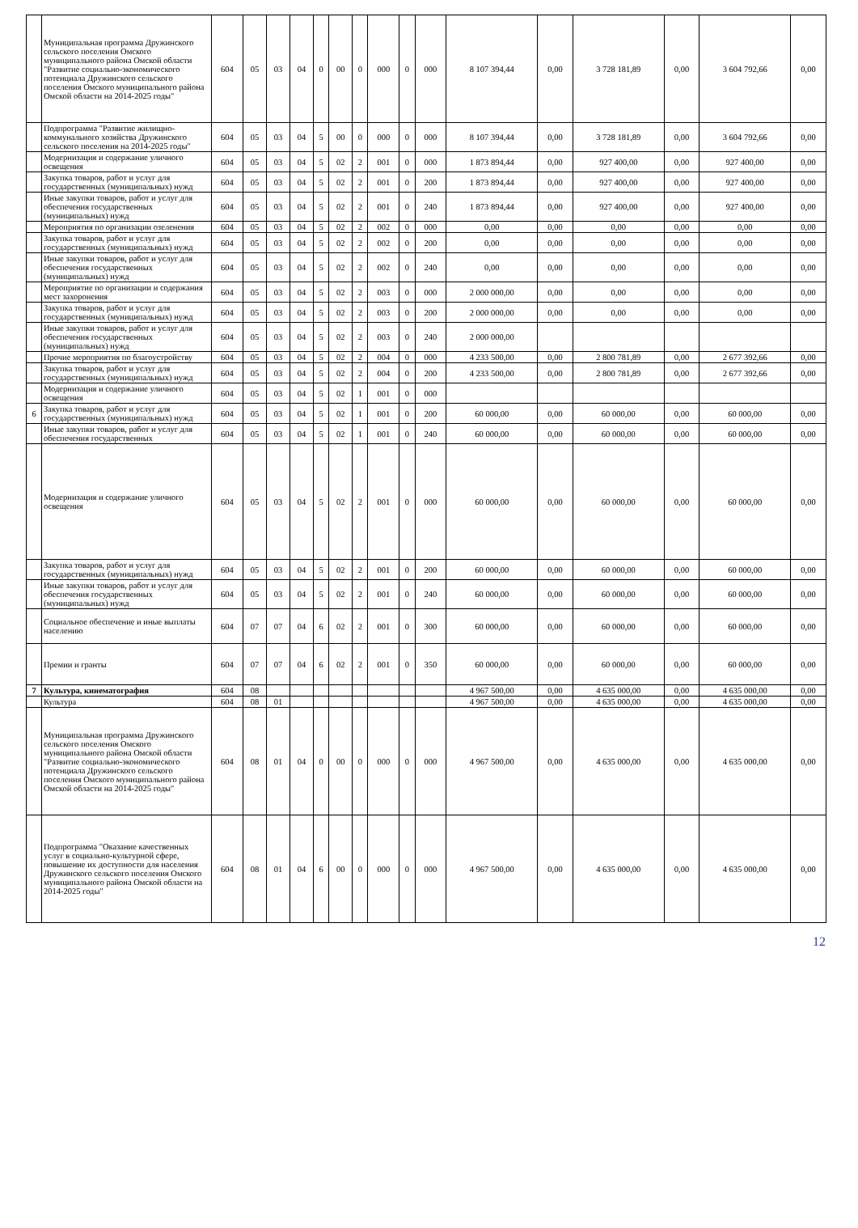| | Муниципальная программа Дружинского сельского поселения Омского муниципального района Омской области "Развитие социально-экономического потенциала Дружинского сельского поселения Омского муниципального района Омской области на 2014-2025 годы" | 604 | 05 | 03 | 04 | 0 | 00 | 0 | 000 | 0 | 000 | 8 107 394,44 | 0,00 | 3 728 181,89 | 0,00 | 3 604 792,66 | 0,00 |
| | Подпрограмма "Развитие жилищно-коммунального хозяйства Дружинского сельского поселения на 2014-2025 годы" | 604 | 05 | 03 | 04 | 5 | 00 | 0 | 000 | 0 | 000 | 8 107 394,44 | 0,00 | 3 728 181,89 | 0,00 | 3 604 792,66 | 0,00 |
| | Модернизация и содержание уличного освещения | 604 | 05 | 03 | 04 | 5 | 02 | 2 | 001 | 0 | 000 | 1 873 894,44 | 0,00 | 927 400,00 | 0,00 | 927 400,00 | 0,00 |
| | Закупка товаров, работ и услуг для государственных (муниципальных) нужд | 604 | 05 | 03 | 04 | 5 | 02 | 2 | 001 | 0 | 200 | 1 873 894,44 | 0,00 | 927 400,00 | 0,00 | 927 400,00 | 0,00 |
| | Иные закупки товаров, работ и услуг для обеспечения государственных (муниципальных) нужд | 604 | 05 | 03 | 04 | 5 | 02 | 2 | 001 | 0 | 240 | 1 873 894,44 | 0,00 | 927 400,00 | 0,00 | 927 400,00 | 0,00 |
| | Мероприятия по организации озеленения | 604 | 05 | 03 | 04 | 5 | 02 | 2 | 002 | 0 | 000 | 0,00 | 0,00 | 0,00 | 0,00 | 0,00 | 0,00 |
| | Закупка товаров, работ и услуг для государственных (муниципальных) нужд | 604 | 05 | 03 | 04 | 5 | 02 | 2 | 002 | 0 | 200 | 0,00 | 0,00 | 0,00 | 0,00 | 0,00 | 0,00 |
| | Иные закупки товаров, работ и услуг для обеспечения государственных (муниципальных) нужд | 604 | 05 | 03 | 04 | 5 | 02 | 2 | 002 | 0 | 240 | 0,00 | 0,00 | 0,00 | 0,00 | 0,00 | 0,00 |
| | Мероприятие по организации и содержания мест захоронения | 604 | 05 | 03 | 04 | 5 | 02 | 2 | 003 | 0 | 000 | 2 000 000,00 | 0,00 | 0,00 | 0,00 | 0,00 | 0,00 |
| | Закупка товаров, работ и услуг для государственных (муниципальных) нужд | 604 | 05 | 03 | 04 | 5 | 02 | 2 | 003 | 0 | 200 | 2 000 000,00 | 0,00 | 0,00 | 0,00 | 0,00 | 0,00 |
| | Иные закупки товаров, работ и услуг для обеспечения государственных (муниципальных) нужд | 604 | 05 | 03 | 04 | 5 | 02 | 2 | 003 | 0 | 240 | 2 000 000,00 | | | | | |
| | Прочие мероприятия по благоустройству | 604 | 05 | 03 | 04 | 5 | 02 | 2 | 004 | 0 | 000 | 4 233 500,00 | 0,00 | 2 800 781,89 | 0,00 | 2 677 392,66 | 0,00 |
| | Закупка товаров, работ и услуг для государственных (муниципальных) нужд | 604 | 05 | 03 | 04 | 5 | 02 | 2 | 004 | 0 | 200 | 4 233 500,00 | 0,00 | 2 800 781,89 | 0,00 | 2 677 392,66 | 0,00 |
| | Модернизация и содержание уличного освещения | 604 | 05 | 03 | 04 | 5 | 02 | 1 | 001 | 0 | 000 | | | | | | |
| 6 | Закупка товаров, работ и услуг для государственных (муниципальных) нужд | 604 | 05 | 03 | 04 | 5 | 02 | 1 | 001 | 0 | 200 | 60 000,00 | 0,00 | 60 000,00 | 0,00 | 60 000,00 | 0,00 |
| | Иные закупки товаров, работ и услуг для обеспечения государственных | 604 | 05 | 03 | 04 | 5 | 02 | 1 | 001 | 0 | 240 | 60 000,00 | 0,00 | 60 000,00 | 0,00 | 60 000,00 | 0,00 |
| | Модернизация и содержание уличного освещения | 604 | 05 | 03 | 04 | 5 | 02 | 2 | 001 | 0 | 000 | 60 000,00 | 0,00 | 60 000,00 | 0,00 | 60 000,00 | 0,00 |
| | Закупка товаров, работ и услуг для государственных (муниципальных) нужд | 604 | 05 | 03 | 04 | 5 | 02 | 2 | 001 | 0 | 200 | 60 000,00 | 0,00 | 60 000,00 | 0,00 | 60 000,00 | 0,00 |
| | Иные закупки товаров, работ и услуг для обеспечения государственных (муниципальных) нужд | 604 | 05 | 03 | 04 | 5 | 02 | 2 | 001 | 0 | 240 | 60 000,00 | 0,00 | 60 000,00 | 0,00 | 60 000,00 | 0,00 |
| | Социальное обеспечение и иные выплаты населению | 604 | 07 | 07 | 04 | 6 | 02 | 2 | 001 | 0 | 300 | 60 000,00 | 0,00 | 60 000,00 | 0,00 | 60 000,00 | 0,00 |
| | Премии и гранты | 604 | 07 | 07 | 04 | 6 | 02 | 2 | 001 | 0 | 350 | 60 000,00 | 0,00 | 60 000,00 | 0,00 | 60 000,00 | 0,00 |
| 7 | Культура, кинематография | 604 | 08 | | | | | | | | | 4 967 500,00 | 0,00 | 4 635 000,00 | 0,00 | 4 635 000,00 | 0,00 |
| | Культура | 604 | 08 | 01 | | | | | | | | 4 967 500,00 | 0,00 | 4 635 000,00 | 0,00 | 4 635 000,00 | 0,00 |
| | Муниципальная программа Дружинского сельского поселения Омского муниципального района Омской области "Развитие социально-экономического потенциала Дружинского сельского поселения Омского муниципального района Омской области на 2014-2025 годы" | 604 | 08 | 01 | 04 | 0 | 00 | 0 | 000 | 0 | 000 | 4 967 500,00 | 0,00 | 4 635 000,00 | 0,00 | 4 635 000,00 | 0,00 |
| | Подпрограмма "Оказание качественных услуг в социально-культурной сфере, повышение их доступности для населения Дружинского сельского поселения Омского муниципального района Омской области на 2014-2025 годы" | 604 | 08 | 01 | 04 | 6 | 00 | 0 | 000 | 0 | 000 | 4 967 500,00 | 0,00 | 4 635 000,00 | 0,00 | 4 635 000,00 | 0,00 |
12